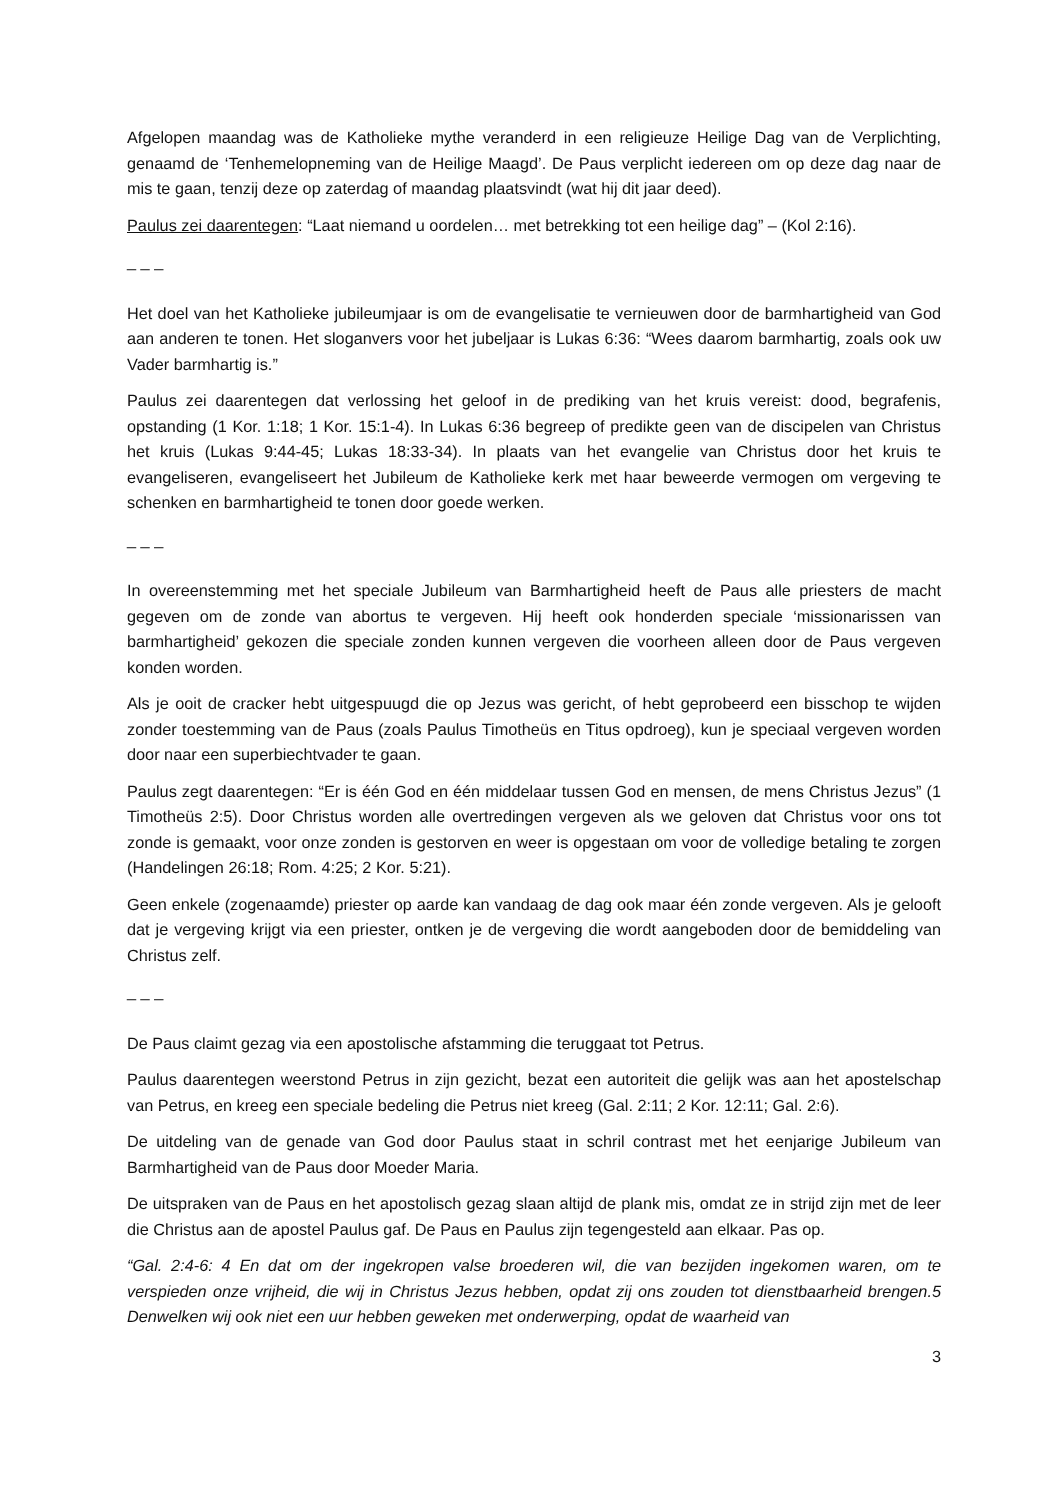Afgelopen maandag was de Katholieke mythe veranderd in een religieuze Heilige Dag van de Verplichting, genaamd de ‘Tenhemelopneming van de Heilige Maagd’. De Paus verplicht iedereen om op deze dag naar de mis te gaan, tenzij deze op zaterdag of maandag plaatsvindt (wat hij dit jaar deed).
Paulus zei daarentegen: “Laat niemand u oordelen… met betrekking tot een heilige dag” – (Kol 2:16).
_ _ _
Het doel van het Katholieke jubileumjaar is om de evangelisatie te vernieuwen door de barmhartigheid van God aan anderen te tonen. Het sloganvers voor het jubeljaar is Lukas 6:36: “Wees daarom barmhartig, zoals ook uw Vader barmhartig is.”
Paulus zei daarentegen dat verlossing het geloof in de prediking van het kruis vereist: dood, begrafenis, opstanding (1 Kor. 1:18; 1 Kor. 15:1-4). In Lukas 6:36 begreep of predikte geen van de discipelen van Christus het kruis (Lukas 9:44-45; Lukas 18:33-34). In plaats van het evangelie van Christus door het kruis te evangeliseren, evangeliseert het Jubileum de Katholieke kerk met haar beweerde vermogen om vergeving te schenken en barmhartigheid te tonen door goede werken.
_ _ _
In overeenstemming met het speciale Jubileum van Barmhartigheid heeft de Paus alle priesters de macht gegeven om de zonde van abortus te vergeven. Hij heeft ook honderden speciale ‘missionarissen van barmhartigheid’ gekozen die speciale zonden kunnen vergeven die voorheen alleen door de Paus vergeven konden worden.
Als je ooit de cracker hebt uitgespuugd die op Jezus was gericht, of hebt geprobeerd een bisschop te wijden zonder toestemming van de Paus (zoals Paulus Timotheüs en Titus opdroeg), kun je speciaal vergeven worden door naar een superbiechtvader te gaan.
Paulus zegt daarentegen: “Er is één God en één middelaar tussen God en mensen, de mens Christus Jezus” (1 Timotheüs 2:5). Door Christus worden alle overtredingen vergeven als we geloven dat Christus voor ons tot zonde is gemaakt, voor onze zonden is gestorven en weer is opgestaan om voor de volledige betaling te zorgen (Handelingen 26:18; Rom. 4:25; 2 Kor. 5:21).
Geen enkele (zogenaamde) priester op aarde kan vandaag de dag ook maar één zonde vergeven. Als je gelooft dat je vergeving krijgt via een priester, ontken je de vergeving die wordt aangeboden door de bemiddeling van Christus zelf.
_ _ _
De Paus claimt gezag via een apostolische afstamming die teruggaat tot Petrus.
Paulus daarentegen weerstond Petrus in zijn gezicht, bezat een autoriteit die gelijk was aan het apostelschap van Petrus, en kreeg een speciale bedeling die Petrus niet kreeg (Gal. 2:11; 2 Kor. 12:11; Gal. 2:6).
De uitdeling van de genade van God door Paulus staat in schril contrast met het eenjarige Jubileum van Barmhartigheid van de Paus door Moeder Maria.
De uitspraken van de Paus en het apostolisch gezag slaan altijd de plank mis, omdat ze in strijd zijn met de leer die Christus aan de apostel Paulus gaf. De Paus en Paulus zijn tegengesteld aan elkaar. Pas op.
“Gal. 2:4-6: 4 En dat om der ingekropen valse broederen wil, die van bezijden ingekomen waren, om te verspieden onze vrijheid, die wij in Christus Jezus hebben, opdat zij ons zouden tot dienstbaarheid brengen.5 Denwelken wij ook niet een uur hebben geweken met onderwerping, opdat de waarheid van
3